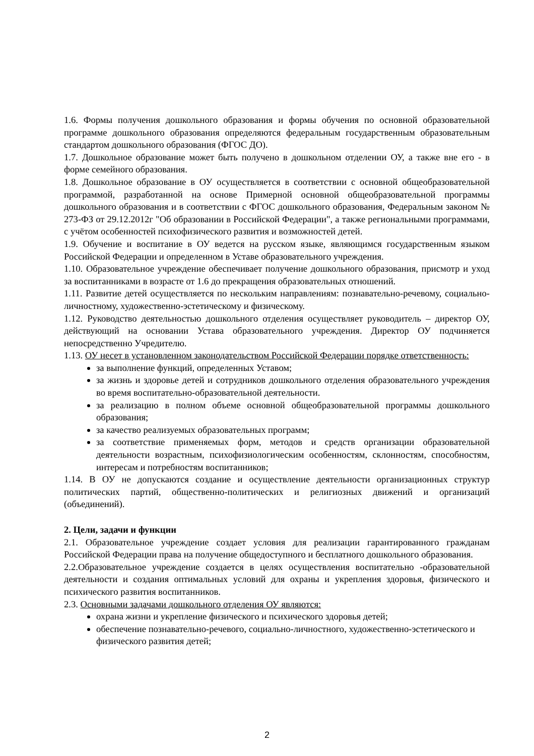1.6. Формы получения дошкольного образования и формы обучения по основной образовательной программе дошкольного образования определяются федеральным государственным образовательным стандартом дошкольного образования (ФГОС ДО).
1.7. Дошкольное образование может быть получено в дошкольном отделении ОУ, а также вне его - в форме семейного образования.
1.8. Дошкольное образование в ОУ осуществляется в соответствии с основной общеобразовательной программой, разработанной на основе Примерной основной общеобразовательной программы дошкольного образования и в соответствии с ФГОС дошкольного образования, Федеральным законом № 273-ФЗ от 29.12.2012г "Об образовании в Российской Федерации", а также региональными программами, с учётом особенностей психофизического развития и возможностей детей.
1.9. Обучение и воспитание в ОУ ведется на русском языке, являющимся государственным языком Российской Федерации и определенном в Уставе образовательного учреждения.
1.10. Образовательное учреждение обеспечивает получение дошкольного образования, присмотр и уход за воспитанниками в возрасте от 1.6 до прекращения образовательных отношений.
1.11. Развитие детей осуществляется по нескольким направлениям: познавательно-речевому, социально-личностному, художественно-эстетическому и физическому.
1.12. Руководство деятельностью дошкольного отделения осуществляет руководитель – директор ОУ, действующий на основании Устава образовательного учреждения. Директор ОУ подчиняется непосредственно Учредителю.
1.13. ОУ несет в установленном законодательством Российской Федерации порядке ответственность:
за выполнение функций, определенных Уставом;
за жизнь и здоровье детей и сотрудников дошкольного отделения образовательного учреждения во время воспитательно-образовательной деятельности.
за реализацию в полном объеме основной общеобразовательной программы дошкольного образования;
за качество реализуемых образовательных программ;
за соответствие применяемых форм, методов и средств организации образовательной деятельности возрастным, психофизиологическим особенностям, склонностям, способностям, интересам и потребностям воспитанников;
1.14. В ОУ не допускаются создание и осуществление деятельности организационных структур политических партий, общественно-политических и религиозных движений и организаций (объединений).
2. Цели, задачи и функции
2.1. Образовательное учреждение создает условия для реализации гарантированного гражданам Российской Федерации права на получение общедоступного и бесплатного дошкольного образования.
2.2.Образовательное учреждение создается в целях осуществления воспитательно -образовательной деятельности и создания оптимальных условий для охраны и укрепления здоровья, физического и психического развития воспитанников.
2.3. Основными задачами дошкольного отделения ОУ являются:
охрана жизни и укрепление физического и психического здоровья детей;
обеспечение познавательно-речевого, социально-личностного, художественно-эстетического и физического развития детей;
2